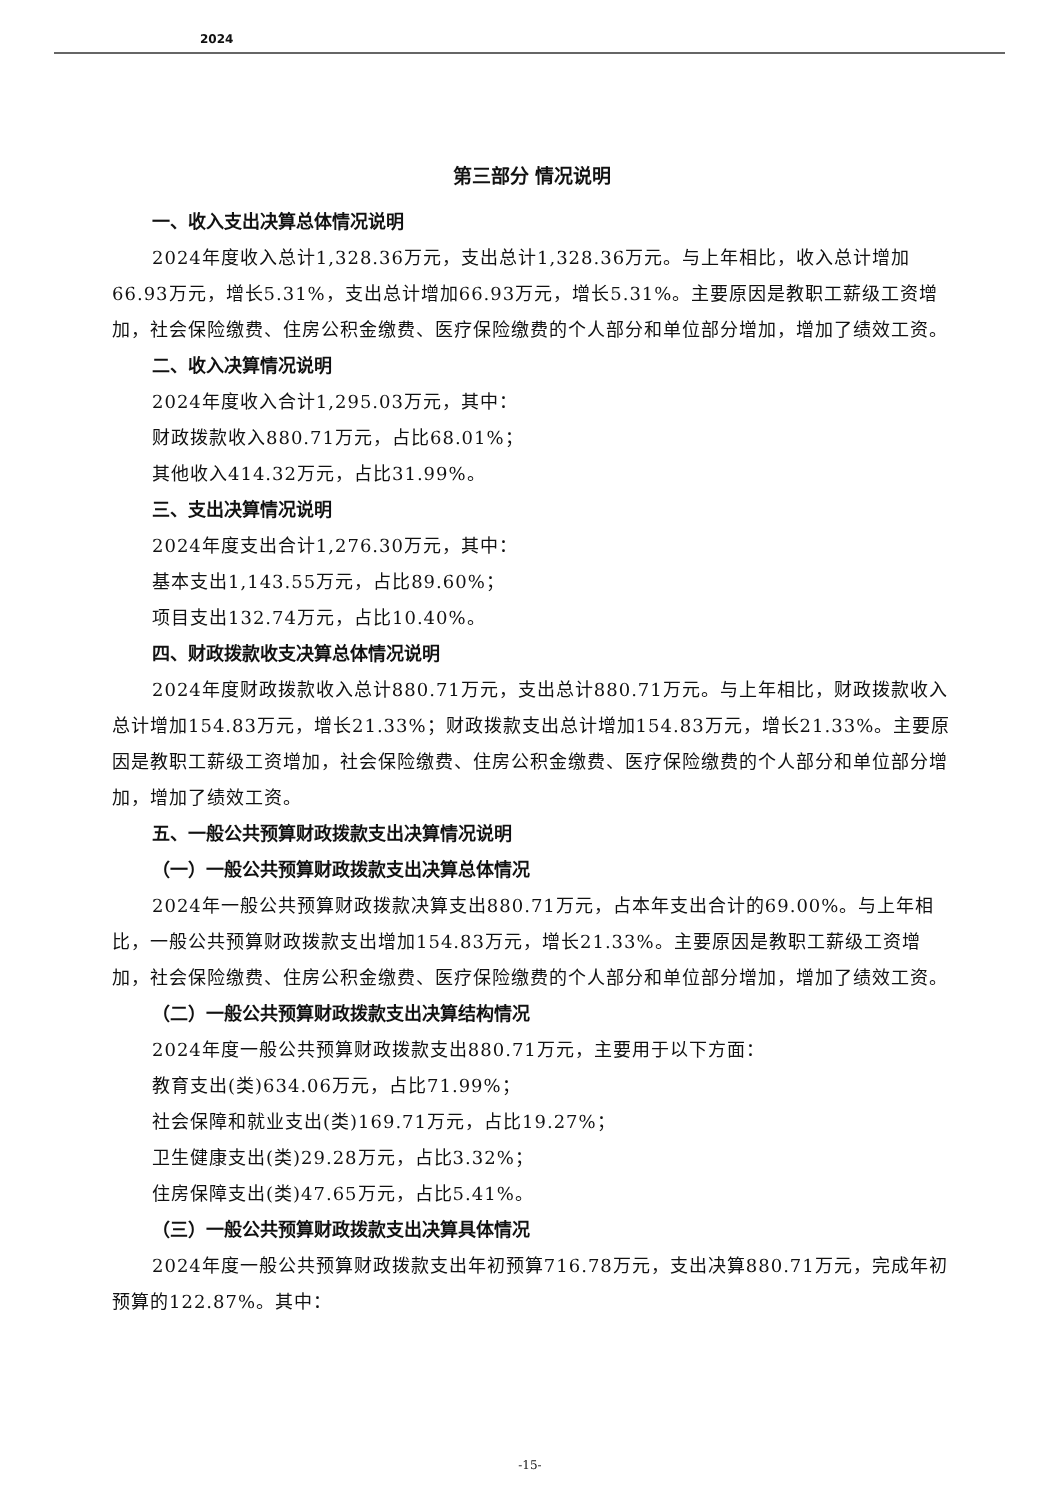2024
第三部分 情况说明
一、收入支出决算总体情况说明
2024年度收入总计1,328.36万元，支出总计1,328.36万元。与上年相比，收入总计增加66.93万元，增长5.31%，支出总计增加66.93万元，增长5.31%。主要原因是教职工薪级工资增加，社会保险缴费、住房公积金缴费、医疗保险缴费的个人部分和单位部分增加，增加了绩效工资。
二、收入决算情况说明
2024年度收入合计1,295.03万元，其中：
财政拨款收入880.71万元，占比68.01%；
其他收入414.32万元，占比31.99%。
三、支出决算情况说明
2024年度支出合计1,276.30万元，其中：
基本支出1,143.55万元，占比89.60%；
项目支出132.74万元，占比10.40%。
四、财政拨款收支决算总体情况说明
2024年度财政拨款收入总计880.71万元，支出总计880.71万元。与上年相比，财政拨款收入总计增加154.83万元，增长21.33%；财政拨款支出总计增加154.83万元，增长21.33%。主要原因是教职工薪级工资增加，社会保险缴费、住房公积金缴费、医疗保险缴费的个人部分和单位部分增加，增加了绩效工资。
五、一般公共预算财政拨款支出决算情况说明
（一）一般公共预算财政拨款支出决算总体情况
2024年一般公共预算财政拨款决算支出880.71万元，占本年支出合计的69.00%。与上年相比，一般公共预算财政拨款支出增加154.83万元，增长21.33%。主要原因是教职工薪级工资增加，社会保险缴费、住房公积金缴费、医疗保险缴费的个人部分和单位部分增加，增加了绩效工资。
（二）一般公共预算财政拨款支出决算结构情况
2024年度一般公共预算财政拨款支出880.71万元，主要用于以下方面：
教育支出(类)634.06万元，占比71.99%；
社会保障和就业支出(类)169.71万元，占比19.27%；
卫生健康支出(类)29.28万元，占比3.32%；
住房保障支出(类)47.65万元，占比5.41%。
（三）一般公共预算财政拨款支出决算具体情况
2024年度一般公共预算财政拨款支出年初预算716.78万元，支出决算880.71万元，完成年初预算的122.87%。其中：
-15-